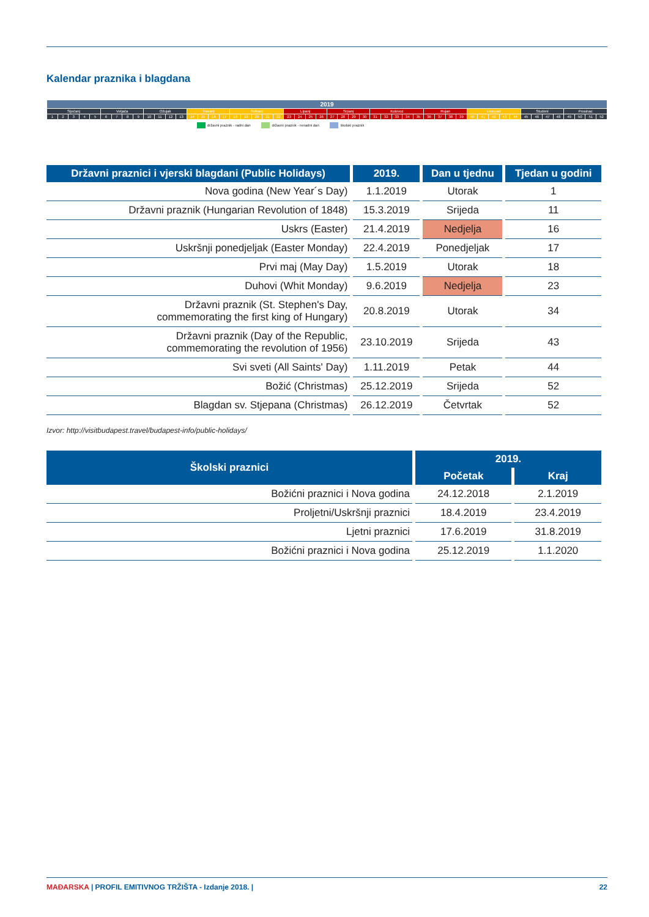Kalendar praznika i blagdana
| 2019 | | | | | | | | | | | | | | | | | | | | | | | | | | | | | | | | | | | | | | | | | | | | | | | | | | | |
| Siječanj | | | | | Veljača | | | | Ožujak | | | | Travanj | | | | Svibanj | | | | | Lipanj | | | | Srpanj | | | | Kolovoz | | | | | Rujan | | | | Listopad | | | | | Studeni | | | | Prosinac | | | |
| 1 | 2 | 3 | 4 | 5 | 6 | 7 | 8 | 9 | 10 | 11 | 12 | 13 | 14 | 15 | 16 | 17 | 18 | 19 | 20 | 21 | 22 | 23 | 24 | 25 | 26 | 27 | 28 | 29 | 30 | 31 | 32 | 33 | 34 | 35 | 36 | 37 | 38 | 39 | 40 | 41 | 42 | 43 | 44 | 45 | 46 | 47 | 48 | 49 | 50 | 51 | 52 |
državni praznik - radni dan državni praznik - neradni dan školski praznik
| Državni praznici i vjerski blagdani (Public Holidays) | 2019. | Dan u tjednu | Tjedan u godini |
| --- | --- | --- | --- |
| Nova godina (New Year´s Day) | 1.1.2019 | Utorak | 1 |
| Državni praznik (Hungarian Revolution of 1848) | 15.3.2019 | Srijeda | 11 |
| Uskrs (Easter) | 21.4.2019 | Nedjelja | 16 |
| Uskršnji ponedjeljak (Easter Monday) | 22.4.2019 | Ponedjeljak | 17 |
| Prvi maj (May Day) | 1.5.2019 | Utorak | 18 |
| Duhovi (Whit Monday) | 9.6.2019 | Nedjelja | 23 |
| Državni praznik (St. Stephen's Day, commemorating the first king of Hungary) | 20.8.2019 | Utorak | 34 |
| Državni praznik (Day of the Republic, commemorating the revolution of 1956) | 23.10.2019 | Srijeda | 43 |
| Svi sveti (All Saints' Day) | 1.11.2019 | Petak | 44 |
| Božić (Christmas) | 25.12.2019 | Srijeda | 52 |
| Blagdan sv. Stjepana (Christmas) | 26.12.2019 | Četvrtak | 52 |
Izvor: http://visitbudapest.travel/budapest-info/public-holidays/
| Školski praznici | 2019. | |
| --- | --- | --- |
| | Početak | Kraj |
| Božićni praznici i Nova godina | 24.12.2018 | 2.1.2019 |
| Proljetni/Uskršnji praznici | 18.4.2019 | 23.4.2019 |
| Ljetni praznici | 17.6.2019 | 31.8.2019 |
| Božićni praznici i Nova godina | 25.12.2019 | 1.1.2020 |
MAĐARSKA | PROFIL EMITIVNOG TRŽIŠTA - Izdanje 2018. |
22